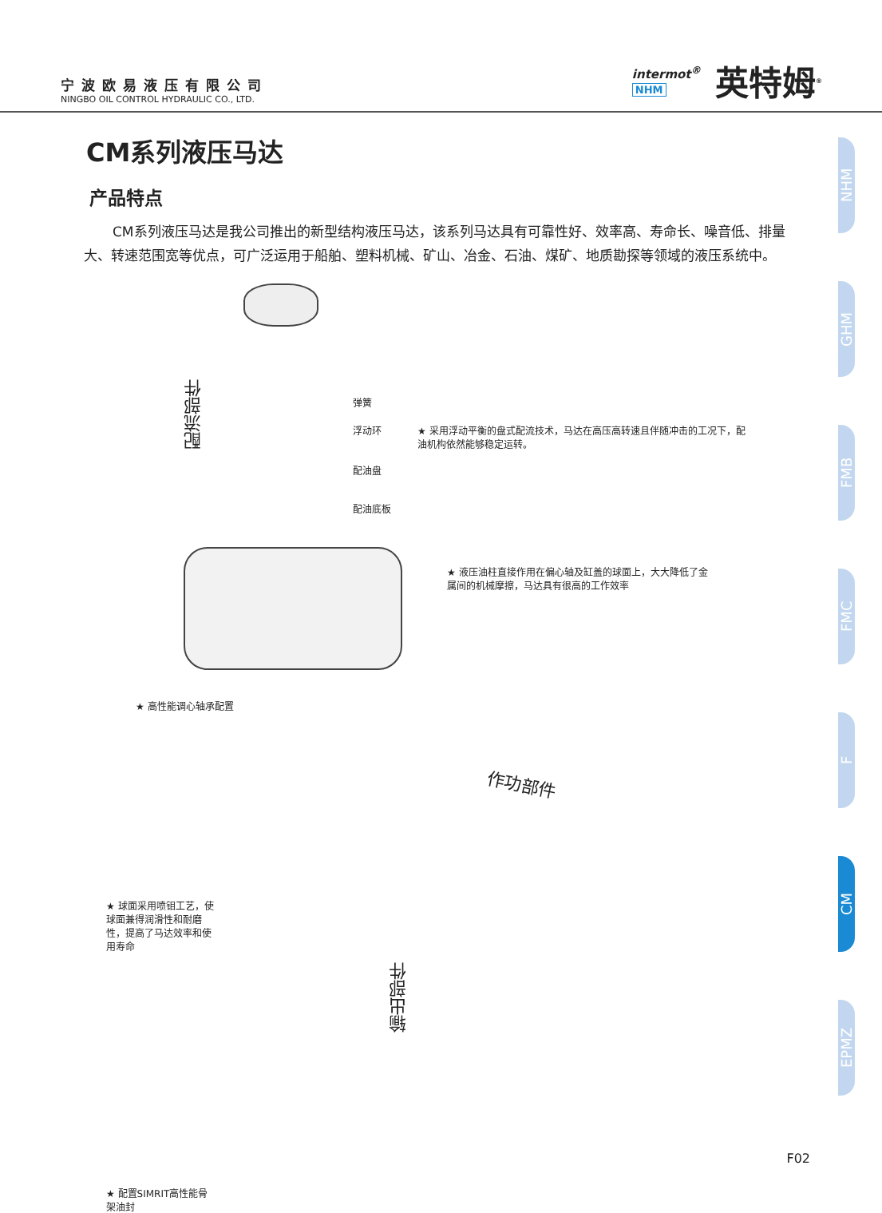宁波欧易液压有限公司
NINGBO OIL CONTROL HYDRAULIC CO., LTD.
intermot<sup>®</sup>
NHM
英特姆<sup>®</sup>
CM系列液压马达
产品特点
CM系列液压马达是我公司推出的新型结构液压马达，该系列马达具有可靠性好、效率高、寿命长、噪音低、排量大、转速范围宽等优点，可广泛运用于船舶、塑料机械、矿山、冶金、石油、煤矿、地质勘探等领域的液压系统中。
配流部件
弹簧
浮动环
配油盘
配油底板
★ 采用浮动平衡的盘式配流技术，马达在高压高转速且伴随冲击的工况下，配油机构依然能够稳定运转。
★ 液压油柱直接作用在偏心轴及缸盖的球面上，大大降低了金属间的机械摩擦，马达具有很高的工作效率
★ 高性能调心轴承配置
作功部件
★ 球面采用喷钼工艺，使球面兼得润滑性和耐磨性，提高了马达效率和使用寿命
输出部件
★ 配置SIMRIT高性能骨架油封
NHM
GHM
FMB
FMC
F
CM
EPMZ
F02